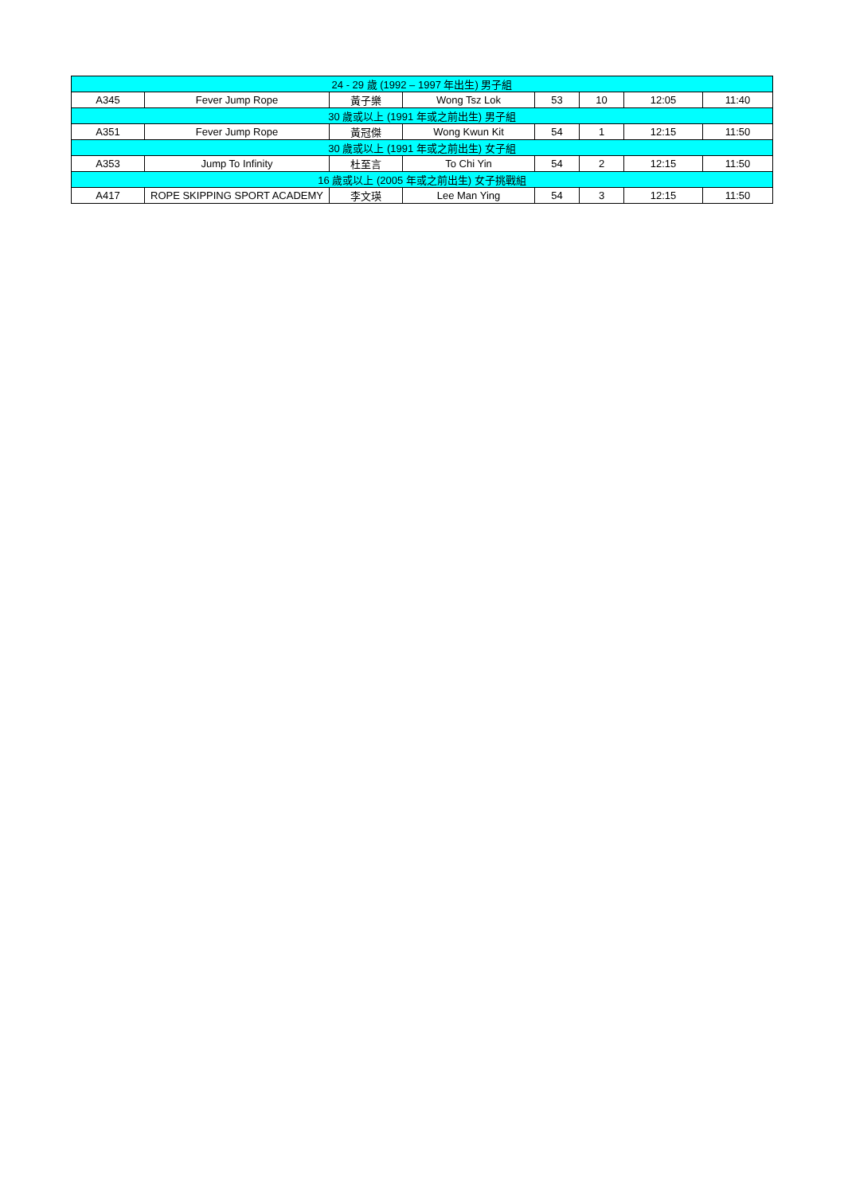| 24 - 29 歲 (1992 – 1997 年出生) 男子組 | | | | | | | |
| --- | --- | --- | --- | --- | --- | --- | --- |
| A345 | Fever Jump Rope | 黃子樂 | Wong Tsz Lok | 53 | 10 | 12:05 | 11:40 |
| 30 歲或以上 (1991 年或之前出生) 男子組 | | | | | | | |
| A351 | Fever Jump Rope | 黃冠傑 | Wong Kwun Kit | 54 | 1 | 12:15 | 11:50 |
| 30 歲或以上 (1991 年或之前出生) 女子組 | | | | | | | |
| A353 | Jump To Infinity | 杜至言 | To Chi Yin | 54 | 2 | 12:15 | 11:50 |
| 16 歲或以上 (2005 年或之前出生) 女子挑戰組 | | | | | | | |
| A417 | ROPE SKIPPING SPORT ACADEMY | 李文瑛 | Lee Man Ying | 54 | 3 | 12:15 | 11:50 |